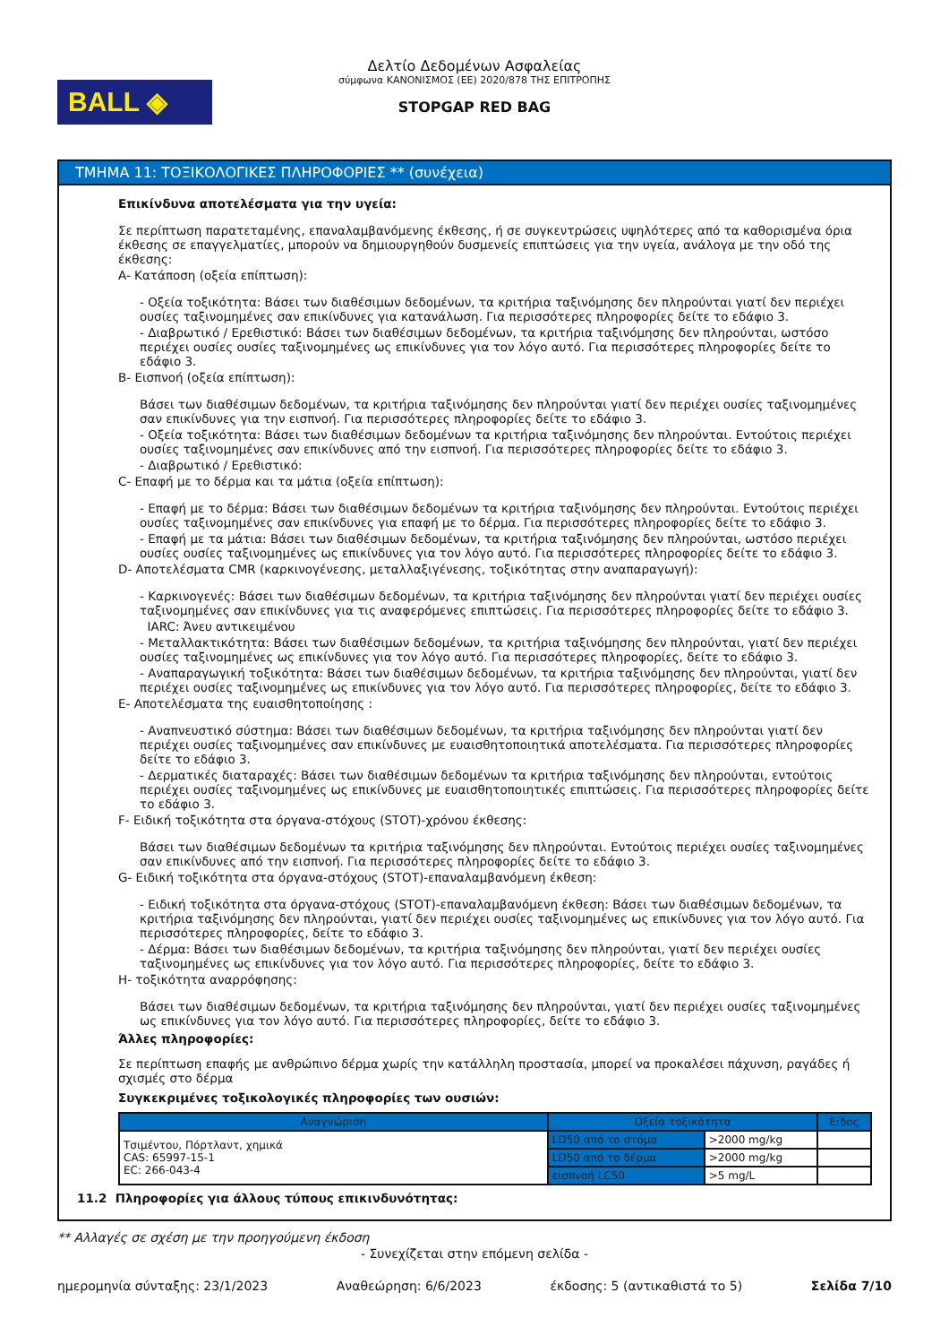BALL ◈
Δελτίο Δεδομένων Ασφαλείας
σύμφωνα ΚΑΝΟΝΙΣΜΟΣ (ΕΕ) 2020/878 ΤΗΣ ΕΠΙΤΡΟΠΗΣ
STOPGAP RED BAG
ΤΜΗΜΑ 11: ΤΟΞΙΚΟΛΟΓΙΚΕΣ ΠΛΗΡΟΦΟΡΙΕΣ ** (συνέχεια)
Επικίνδυνα αποτελέσματα για την υγεία:
Σε περίπτωση παρατεταμένης, επαναλαμβανόμενης έκθεσης, ή σε συγκεντρώσεις υψηλότερες από τα καθορισμένα όρια έκθεσης σε επαγγελματίες, μπορούν να δημιουργηθούν δυσμενείς επιπτώσεις για την υγεία, ανάλογα με την οδό της έκθεσης:
A- Κατάποση (οξεία επίπτωση):
- Οξεία τοξικότητα: Βάσει των διαθέσιμων δεδομένων, τα κριτήρια ταξινόμησης δεν πληρούνται γιατί δεν περιέχει ουσίες ταξινομημένες σαν επικίνδυνες για κατανάλωση. Για περισσότερες πληροφορίες δείτε το εδάφιο 3.
- Διαβρωτικό / Ερεθιστικό: Βάσει των διαθέσιμων δεδομένων, τα κριτήρια ταξινόμησης δεν πληρούνται, ωστόσο περιέχει ουσίες ουσίες ταξινομημένες ως επικίνδυνες για τον λόγο αυτό. Για περισσότερες πληροφορίες δείτε το εδάφιο 3.
B- Εισπνοή (οξεία επίπτωση):
Βάσει των διαθέσιμων δεδομένων, τα κριτήρια ταξινόμησης δεν πληρούνται γιατί δεν περιέχει ουσίες ταξινομημένες σαν επικίνδυνες για την εισπνοή. Για περισσότερες πληροφορίες δείτε το εδάφιο 3.
- Οξεία τοξικότητα: Βάσει των διαθέσιμων δεδομένων τα κριτήρια ταξινόμησης δεν πληρούνται. Εντούτοις περιέχει ουσίες ταξινομημένες σαν επικίνδυνες από την εισπνοή. Για περισσότερες πληροφορίες δείτε το εδάφιο 3.
- Διαβρωτικό / Ερεθιστικό:
C- Επαφή με το δέρμα και τα μάτια (οξεία επίπτωση):
- Επαφή με το δέρμα: Βάσει των διαθέσιμων δεδομένων τα κριτήρια ταξινόμησης δεν πληρούνται. Εντούτοις περιέχει ουσίες ταξινομημένες σαν επικίνδυνες για επαφή με το δέρμα. Για περισσότερες πληροφορίες δείτε το εδάφιο 3.
- Επαφή με τα μάτια: Βάσει των διαθέσιμων δεδομένων, τα κριτήρια ταξινόμησης δεν πληρούνται, ωστόσο περιέχει ουσίες ουσίες ταξινομημένες ως επικίνδυνες για τον λόγο αυτό. Για περισσότερες πληροφορίες δείτε το εδάφιο 3.
D- Αποτελέσματα CMR (καρκινογένεσης, μεταλλαξιγένεσης, τοξικότητας στην αναπαραγωγή):
- Καρκινογενές: Βάσει των διαθέσιμων δεδομένων, τα κριτήρια ταξινόμησης δεν πληρούνται γιατί δεν περιέχει ουσίες ταξινομημένες σαν επικίνδυνες για τις αναφερόμενες επιπτώσεις. Για περισσότερες πληροφορίες δείτε το εδάφιο 3.
IARC: Άνευ αντικειμένου
- Μεταλλακτικότητα: Βάσει των διαθέσιμων δεδομένων, τα κριτήρια ταξινόμησης δεν πληρούνται, γιατί δεν περιέχει ουσίες ταξινομημένες ως επικίνδυνες για τον λόγο αυτό. Για περισσότερες πληροφορίες, δείτε το εδάφιο 3.
- Αναπαραγωγική τοξικότητα: Βάσει των διαθέσιμων δεδομένων, τα κριτήρια ταξινόμησης δεν πληρούνται, γιατί δεν περιέχει ουσίες ταξινομημένες ως επικίνδυνες για τον λόγο αυτό. Για περισσότερες πληροφορίες, δείτε το εδάφιο 3.
E- Αποτελέσματα της ευαισθητοποίησης :
- Αναπνευστικό σύστημα: Βάσει των διαθέσιμων δεδομένων, τα κριτήρια ταξινόμησης δεν πληρούνται γιατί δεν περιέχει ουσίες ταξινομημένες σαν επικίνδυνες με ευαισθητοποιητικά αποτελέσματα. Για περισσότερες πληροφορίες δείτε το εδάφιο 3.
- Δερματικές διαταραχές: Βάσει των διαθέσιμων δεδομένων τα κριτήρια ταξινόμησης δεν πληρούνται, εντούτοις περιέχει ουσίες ταξινομημένες ως επικίνδυνες με ευαισθητοποιητικές επιπτώσεις. Για περισσότερες πληροφορίες δείτε το εδάφιο 3.
F- Ειδική τοξικότητα στα όργανα-στόχους (STOT)-χρόνου έκθεσης:
Βάσει των διαθέσιμων δεδομένων τα κριτήρια ταξινόμησης δεν πληρούνται. Εντούτοις περιέχει ουσίες ταξινομημένες σαν επικίνδυνες από την εισπνοή. Για περισσότερες πληροφορίες δείτε το εδάφιο 3.
G- Ειδική τοξικότητα στα όργανα-στόχους (STOT)-επαναλαμβανόμενη έκθεση:
- Ειδική τοξικότητα στα όργανα-στόχους (STOT)-επαναλαμβανόμενη έκθεση: Βάσει των διαθέσιμων δεδομένων, τα κριτήρια ταξινόμησης δεν πληρούνται, γιατί δεν περιέχει ουσίες ταξινομημένες ως επικίνδυνες για τον λόγο αυτό. Για περισσότερες πληροφορίες, δείτε το εδάφιο 3.
- Δέρμα: Βάσει των διαθέσιμων δεδομένων, τα κριτήρια ταξινόμησης δεν πληρούνται, γιατί δεν περιέχει ουσίες ταξινομημένες ως επικίνδυνες για τον λόγο αυτό. Για περισσότερες πληροφορίες, δείτε το εδάφιο 3.
H- τοξικότητα αναρρόφησης:
Βάσει των διαθέσιμων δεδομένων, τα κριτήρια ταξινόμησης δεν πληρούνται, γιατί δεν περιέχει ουσίες ταξινομημένες ως επικίνδυνες για τον λόγο αυτό. Για περισσότερες πληροφορίες, δείτε το εδάφιο 3.
Άλλες πληροφορίες:
Σε περίπτωση επαφής με ανθρώπινο δέρμα χωρίς την κατάλληλη προστασία, μπορεί να προκαλέσει πάχυνση, ραγάδες ή σχισμές στο δέρμα
Συγκεκριμένες τοξικολογικές πληροφορίες των ουσιών:
| Αναγνώριση | Οξεία τοξικότητα | | Είδος |
| --- | --- | --- | --- |
| Τσιμέντου, Πόρτλαντ, χημικά CAS: 65997-15-1 EC: 266-043-4 | LD50 από το στόμα | >2000 mg/kg | |
| | LD50 από το δέρμα | >2000 mg/kg | |
| | εισπνοή LC50 | >5 mg/L | |
11.2 Πληροφορίες για άλλους τύπους επικινδυνότητας:
** Αλλαγές σε σχέση με την προηγούμενη έκδοση
- Συνεχίζεται στην επόμενη σελίδα -
ημερομηνία σύνταξης: 23/1/2023 Αναθεώρηση: 6/6/2023 έκδοσης: 5 (αντικαθιστά το 5) Σελίδα 7/10